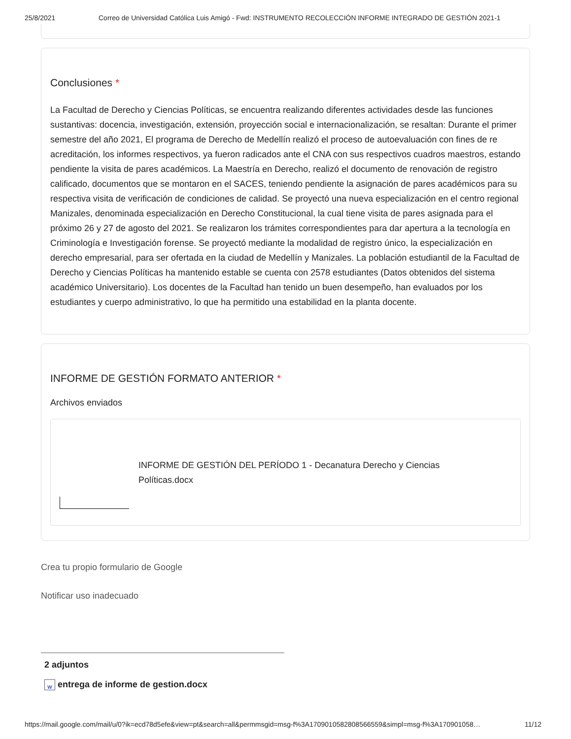25/8/2021 Correo de Universidad Católica Luis Amigó - Fwd: INSTRUMENTO RECOLECCIÓN INFORME INTEGRADO DE GESTIÓN 2021-1
Conclusiones *
La Facultad de Derecho y Ciencias Políticas, se encuentra realizando diferentes actividades desde las funciones sustantivas: docencia, investigación, extensión, proyección social e internacionalización, se resaltan: Durante el primer semestre del año 2021, El programa de Derecho de Medellín realizó el proceso de autoevaluación con fines de re acreditación, los informes respectivos, ya fueron radicados ante el CNA con sus respectivos cuadros maestros, estando pendiente la visita de pares académicos. La Maestría en Derecho, realizó el documento de renovación de registro calificado, documentos que se montaron en el SACES, teniendo pendiente la asignación de pares académicos para su respectiva visita de verificación de condiciones de calidad. Se proyectó una nueva especialización en el centro regional Manizales, denominada especialización en Derecho Constitucional, la cual tiene visita de pares asignada para el próximo 26 y 27 de agosto del 2021. Se realizaron los trámites correspondientes para dar apertura a la tecnología en Criminología e Investigación forense. Se proyectó mediante la modalidad de registro único, la especialización en derecho empresarial, para ser ofertada en la ciudad de Medellín y Manizales. La población estudiantil de la Facultad de Derecho y Ciencias Políticas ha mantenido estable se cuenta con 2578 estudiantes (Datos obtenidos del sistema académico Universitario). Los docentes de la Facultad han tenido un buen desempeño, han evaluados por los estudiantes y cuerpo administrativo, lo que ha permitido una estabilidad en la planta docente.
INFORME DE GESTIÓN FORMATO ANTERIOR *
Archivos enviados
INFORME DE GESTIÓN DEL PERÍODO 1 - Decanatura Derecho y Ciencias Políticas.docx
Crea tu propio formulario de Google
Notificar uso inadecuado
2 adjuntos
W entrega de informe de gestion.docx
https://mail.google.com/mail/u/0?ik=ecd78d5efe&view=pt&search=all&permmsgid=msg-f%3A1709010582808566559&simpl=msg-f%3A170901058… 11/12